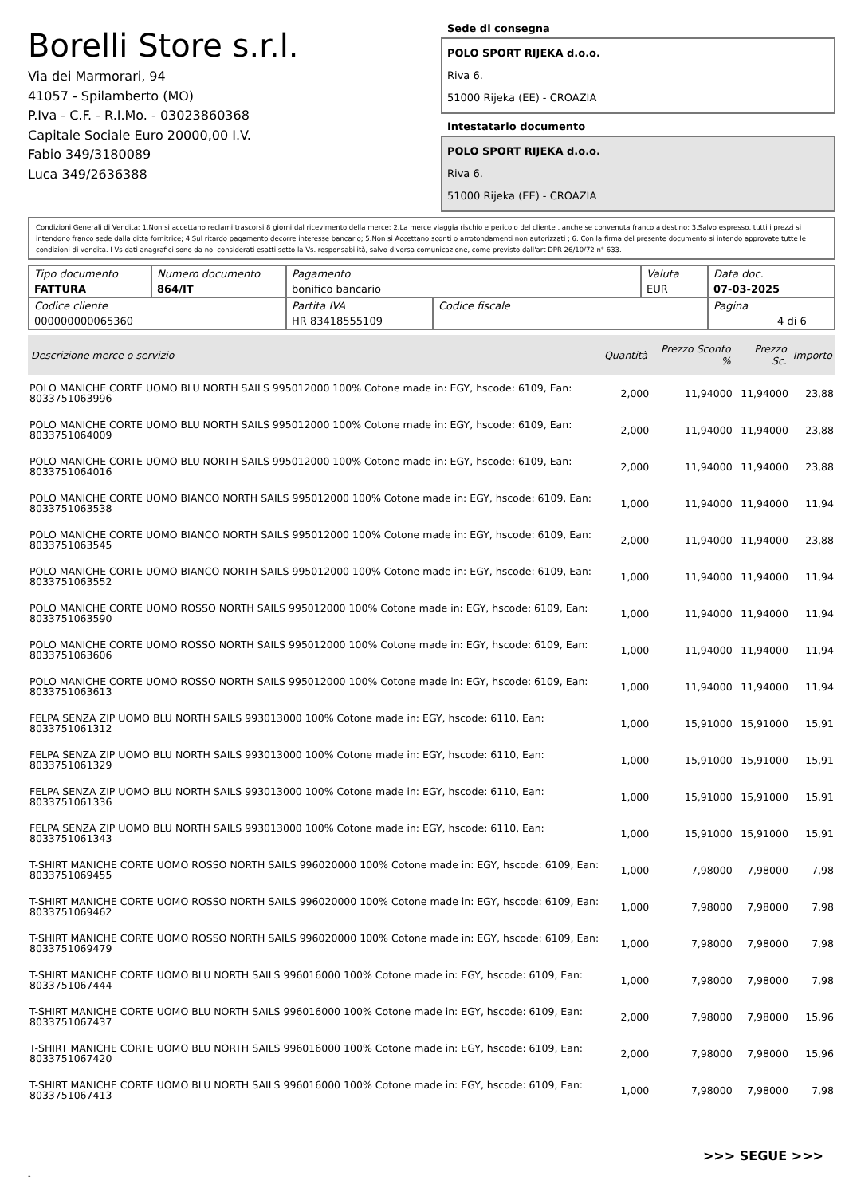Borelli Store s.r.l.
Via dei Marmorari, 94
41057 - Spilamberto (MO)
P.Iva - C.F. - R.I.Mo. - 03023860368
Capitale Sociale Euro 20000,00 I.V.
Fabio 349/3180089
Luca 349/2636388
Sede di consegna
POLO SPORT RIJEKA d.o.o.
Riva 6.
51000 Rijeka (EE) - CROAZIA
Intestatario documento
POLO SPORT RIJEKA d.o.o.
Riva 6.
51000 Rijeka (EE) - CROAZIA
Condizioni Generali di Vendita: 1.Non si accettano reclami trascorsi 8 giorni dal ricevimento della merce; 2.La merce viaggia rischio e pericolo del cliente , anche se convenuta franco a destino; 3.Salvo espresso, tutti i prezzi si intendono franco sede dalla ditta fornitrice; 4.Sul ritardo pagamento decorre interesse bancario; 5.Non si Accettano sconti o arrotondamenti non autorizzati ; 6. Con la firma del presente documento si intendo approvate tutte le condizioni di vendita. I Vs dati anagrafici sono da noi considerati esatti sotto la Vs. responsabilità, salvo diversa comunicazione, come previsto dall'art DPR 26/10/72 n° 633.
| Tipo documento FATTURA | Numero documento 864/IT | Pagamento bonifico bancario | | Valuta EUR | Data doc. 07-03-2025 |
| Codice cliente 000000000065360 | | Partita IVA HR 83418555109 | Codice fiscale | | Pagina 4 di 6 |
| Descrizione merce o servizio | Quantità | Prezzo Sconto % | Prezzo Sc. | Importo |
| --- | --- | --- | --- | --- |
| POLO MANICHE CORTE UOMO BLU NORTH SAILS 995012000 100% Cotone made in: EGY, hscode: 6109, Ean: 8033751063996 | 2,000 | 11,94000 | 11,94000 | 23,88 |
| POLO MANICHE CORTE UOMO BLU NORTH SAILS 995012000 100% Cotone made in: EGY, hscode: 6109, Ean: 8033751064009 | 2,000 | 11,94000 | 11,94000 | 23,88 |
| POLO MANICHE CORTE UOMO BLU NORTH SAILS 995012000 100% Cotone made in: EGY, hscode: 6109, Ean: 8033751064016 | 2,000 | 11,94000 | 11,94000 | 23,88 |
| POLO MANICHE CORTE UOMO BIANCO NORTH SAILS 995012000 100% Cotone made in: EGY, hscode: 6109, Ean: 8033751063538 | 1,000 | 11,94000 | 11,94000 | 11,94 |
| POLO MANICHE CORTE UOMO BIANCO NORTH SAILS 995012000 100% Cotone made in: EGY, hscode: 6109, Ean: 8033751063545 | 2,000 | 11,94000 | 11,94000 | 23,88 |
| POLO MANICHE CORTE UOMO BIANCO NORTH SAILS 995012000 100% Cotone made in: EGY, hscode: 6109, Ean: 8033751063552 | 1,000 | 11,94000 | 11,94000 | 11,94 |
| POLO MANICHE CORTE UOMO ROSSO NORTH SAILS 995012000 100% Cotone made in: EGY, hscode: 6109, Ean: 8033751063590 | 1,000 | 11,94000 | 11,94000 | 11,94 |
| POLO MANICHE CORTE UOMO ROSSO NORTH SAILS 995012000 100% Cotone made in: EGY, hscode: 6109, Ean: 8033751063606 | 1,000 | 11,94000 | 11,94000 | 11,94 |
| POLO MANICHE CORTE UOMO ROSSO NORTH SAILS 995012000 100% Cotone made in: EGY, hscode: 6109, Ean: 8033751063613 | 1,000 | 11,94000 | 11,94000 | 11,94 |
| FELPA SENZA ZIP UOMO BLU NORTH SAILS 993013000 100% Cotone made in: EGY, hscode: 6110, Ean: 8033751061312 | 1,000 | 15,91000 | 15,91000 | 15,91 |
| FELPA SENZA ZIP UOMO BLU NORTH SAILS 993013000 100% Cotone made in: EGY, hscode: 6110, Ean: 8033751061329 | 1,000 | 15,91000 | 15,91000 | 15,91 |
| FELPA SENZA ZIP UOMO BLU NORTH SAILS 993013000 100% Cotone made in: EGY, hscode: 6110, Ean: 8033751061336 | 1,000 | 15,91000 | 15,91000 | 15,91 |
| FELPA SENZA ZIP UOMO BLU NORTH SAILS 993013000 100% Cotone made in: EGY, hscode: 6110, Ean: 8033751061343 | 1,000 | 15,91000 | 15,91000 | 15,91 |
| T-SHIRT MANICHE CORTE UOMO ROSSO NORTH SAILS 996020000 100% Cotone made in: EGY, hscode: 6109, Ean: 8033751069455 | 1,000 | 7,98000 | 7,98000 | 7,98 |
| T-SHIRT MANICHE CORTE UOMO ROSSO NORTH SAILS 996020000 100% Cotone made in: EGY, hscode: 6109, Ean: 8033751069462 | 1,000 | 7,98000 | 7,98000 | 7,98 |
| T-SHIRT MANICHE CORTE UOMO ROSSO NORTH SAILS 996020000 100% Cotone made in: EGY, hscode: 6109, Ean: 8033751069479 | 1,000 | 7,98000 | 7,98000 | 7,98 |
| T-SHIRT MANICHE CORTE UOMO BLU NORTH SAILS 996016000 100% Cotone made in: EGY, hscode: 6109, Ean: 8033751067444 | 1,000 | 7,98000 | 7,98000 | 7,98 |
| T-SHIRT MANICHE CORTE UOMO BLU NORTH SAILS 996016000 100% Cotone made in: EGY, hscode: 6109, Ean: 8033751067437 | 2,000 | 7,98000 | 7,98000 | 15,96 |
| T-SHIRT MANICHE CORTE UOMO BLU NORTH SAILS 996016000 100% Cotone made in: EGY, hscode: 6109, Ean: 8033751067420 | 2,000 | 7,98000 | 7,98000 | 15,96 |
| T-SHIRT MANICHE CORTE UOMO BLU NORTH SAILS 996016000 100% Cotone made in: EGY, hscode: 6109, Ean: 8033751067413 | 1,000 | 7,98000 | 7,98000 | 7,98 |
>>> SEGUE >>>
-